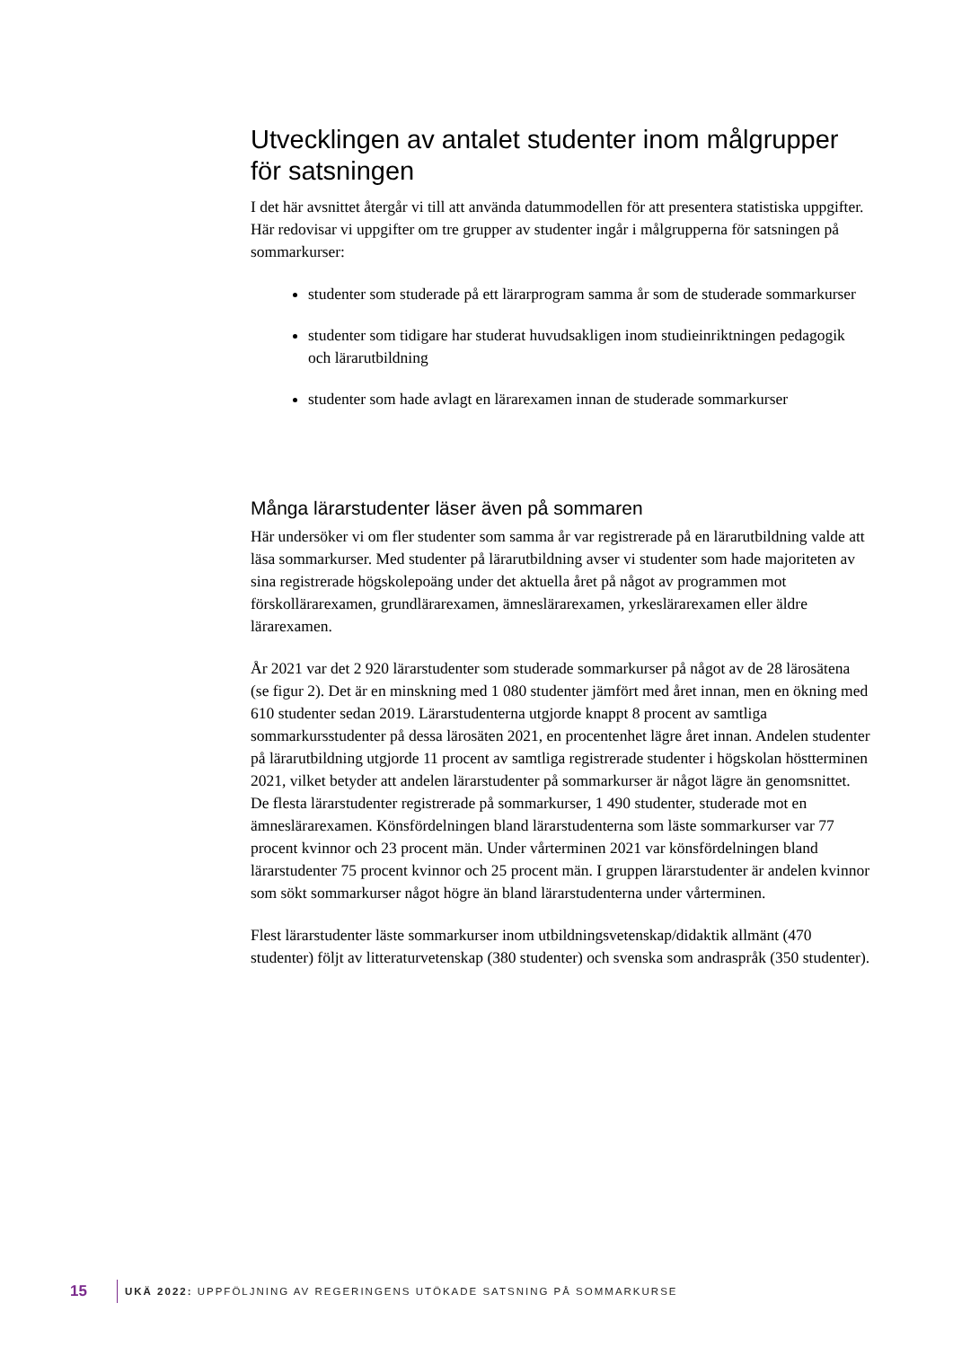Utvecklingen av antalet studenter inom målgrupper för satsningen
I det här avsnittet återgår vi till att använda datummodellen för att presentera statistiska uppgifter. Här redovisar vi uppgifter om tre grupper av studenter ingår i målgrupperna för satsningen på sommarkurser:
studenter som studerade på ett lärarprogram samma år som de studerade sommarkurser
studenter som tidigare har studerat huvudsakligen inom studieinriktningen pedagogik och lärarutbildning
studenter som hade avlagt en lärarexamen innan de studerade sommarkurser
Många lärarstudenter läser även på sommaren
Här undersöker vi om fler studenter som samma år var registrerade på en lärarutbildning valde att läsa sommarkurser. Med studenter på lärarutbildning avser vi studenter som hade majoriteten av sina registrerade högskolepoäng under det aktuella året på något av programmen mot förskollärarexamen, grundlärarexamen, ämneslärarexamen, yrkeslärarexamen eller äldre lärarexamen.
År 2021 var det 2 920 lärarstudenter som studerade sommarkurser på något av de 28 lärosätena (se figur 2). Det är en minskning med 1 080 studenter jämfört med året innan, men en ökning med 610 studenter sedan 2019. Lärarstudenterna utgjorde knappt 8 procent av samtliga sommarkursstudenter på dessa lärosäten 2021, en procentenhet lägre året innan. Andelen studenter på lärarutbildning utgjorde 11 procent av samtliga registrerade studenter i högskolan höstterminen 2021, vilket betyder att andelen lärarstudenter på sommarkurser är något lägre än genomsnittet. De flesta lärarstudenter registrerade på sommarkurser, 1 490 studenter, studerade mot en ämneslärarexamen. Könsfördelningen bland lärarstudenterna som läste sommarkurser var 77 procent kvinnor och 23 procent män. Under vårterminen 2021 var könsfördelningen bland lärarstudenter 75 procent kvinnor och 25 procent män. I gruppen lärarstudenter är andelen kvinnor som sökt sommarkurser något högre än bland lärarstudenterna under vårterminen.
Flest lärarstudenter läste sommarkurser inom utbildningsvetenskap/didaktik allmänt (470 studenter) följt av litteraturvetenskap (380 studenter) och svenska som andraspråk (350 studenter).
15 UKÄ 2022: UPPFÖLJNING AV REGERINGENS UTÖKADE SATSNING PÅ SOMMARKURSE